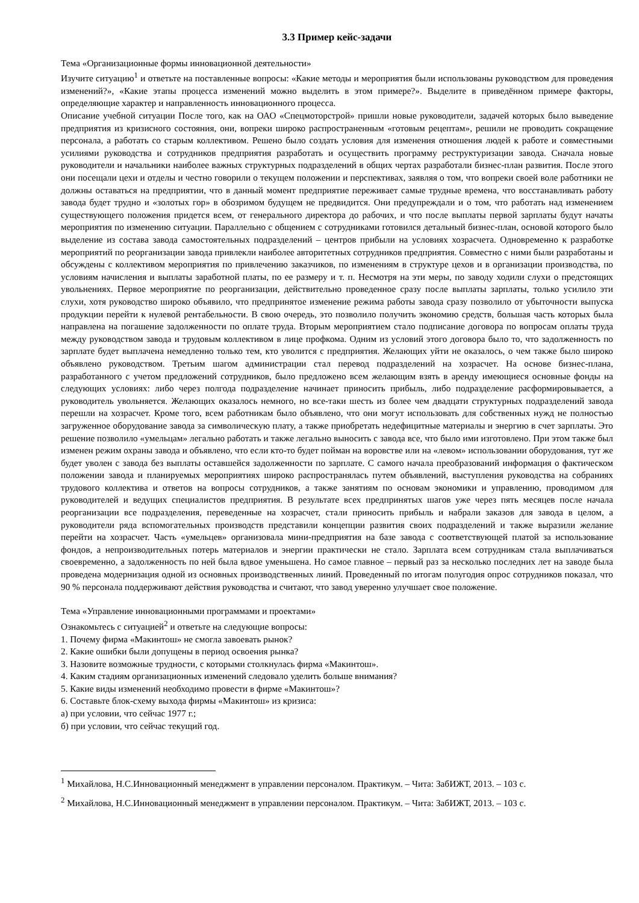3.3 Пример кейс-задачи
Тема «Организационные формы инновационной деятельности»
Изучите ситуацию<sup>1</sup> и ответьте на поставленные вопросы: «Какие методы и мероприятия были использованы руководством для проведения изменений?», «Какие этапы процесса изменений можно выделить в этом примере?». Выделите в приведённом примере факторы, определяющие характер и направленность инновационного процесса.
Описание учебной ситуации После того, как на ОАО «Спецмоторстрой» пришли новые руководители, задачей которых было выведение предприятия из кризисного состояния, они, вопреки широко распространенным «готовым рецептам», решили не проводить сокращение персонала, а работать со старым коллективом. Решено было создать условия для изменения отношения людей к работе и совместными усилиями руководства и сотрудников предприятия разработать и осуществить программу реструктуризации завода. Сначала новые руководители и начальники наиболее важных структурных подразделений в общих чертах разработали бизнес-план развития. После этого они посещали цехи и отделы и честно говорили о текущем положении и перспективах, заявляя о том, что вопреки своей воле работники не должны оставаться на предприятии, что в данный момент предприятие переживает самые трудные времена, что восстанавливать работу завода будет трудно и «золотых гор» в обозримом будущем не предвидится. Они предупреждали и о том, что работать над изменением существующего положения придется всем, от генерального директора до рабочих, и что после выплаты первой зарплаты будут начаты мероприятия по изменению ситуации. Параллельно с общением с сотрудниками готовился детальный бизнес-план, основой которого было выделение из состава завода самостоятельных подразделений – центров прибыли на условиях хозрасчета. Одновременно к разработке мероприятий по реорганизации завода привлекли наиболее авторитетных сотрудников предприятия. Совместно с ними были разработаны и обсуждены с коллективом мероприятия по привлечению заказчиков, по изменениям в структуре цехов и в организации производства, по условиям начисления и выплаты заработной платы, по ее размеру и т. п. Несмотря на эти меры, по заводу ходили слухи о предстоящих увольнениях. Первое мероприятие по реорганизации, действительно проведенное сразу после выплаты зарплаты, только усилило эти слухи, хотя руководство широко объявило, что предпринятое изменение режима работы завода сразу позволило от убыточности выпуска продукции перейти к нулевой рентабельности. В свою очередь, это позволило получить экономию средств, большая часть которых была направлена на погашение задолженности по оплате труда. Вторым мероприятием стало подписание договора по вопросам оплаты труда между руководством завода и трудовым коллективом в лице профкома. Одним из условий этого договора было то, что задолженность по зарплате будет выплачена немедленно только тем, кто уволится с предприятия. Желающих уйти не оказалось, о чем также было широко объявлено руководством. Третьим шагом администрации стал перевод подразделений на хозрасчет. На основе бизнес-плана, разработанного с учетом предложений сотрудников, было предложено всем желающим взять в аренду имеющиеся основные фонды на следующих условиях: либо через полгода подразделение начинает приносить прибыль, либо подразделение расформировывается, а руководитель увольняется. Желающих оказалось немного, но все-таки шесть из более чем двадцати структурных подразделений завода перешли на хозрасчет. Кроме того, всем работникам было объявлено, что они могут использовать для собственных нужд не полностью загруженное оборудование завода за символическую плату, а также приобретать недефицитные материалы и энергию в счет зарплаты. Это решение позволило «умельцам» легально работать и также легально выносить с завода все, что было ими изготовлено. При этом также был изменен режим охраны завода и объявлено, что если кто-то будет пойман на воровстве или на «левом» использовании оборудования, тут же будет уволен с завода без выплаты оставшейся задолженности по зарплате. С самого начала преобразований информация о фактическом положении завода и планируемых мероприятиях широко распространялась путем объявлений, выступления руководства на собраниях трудового коллектива и ответов на вопросы сотрудников, а также занятиям по основам экономики и управлению, проводимом для руководителей и ведущих специалистов предприятия. В результате всех предпринятых шагов уже через пять месяцев после начала реорганизации все подразделения, переведенные на хозрасчет, стали приносить прибыль и набрали заказов для завода в целом, а руководители ряда вспомогательных производств представили концепции развития своих подразделений и также выразили желание перейти на хозрасчет. Часть «умельцев» организовала мини-предприятия на базе завода с соответствующей платой за использование фондов, а непроизводительных потерь материалов и энергии практически не стало. Зарплата всем сотрудникам стала выплачиваться своевременно, а задолженность по ней была вдвое уменьшена. Но самое главное – первый раз за несколько последних лет на заводе была проведена модернизация одной из основных производственных линий. Проведенный по итогам полугодия опрос сотрудников показал, что 90 % персонала поддерживают действия руководства и считают, что завод уверенно улучшает свое положение.
Тема «Управление инновационными программами и проектами»
Ознакомьтесь с ситуацией<sup>2</sup> и ответьте на следующие вопросы:
1. Почему фирма «Макинтош» не смогла завоевать рынок?
2. Какие ошибки были допущены в период освоения рынка?
3. Назовите возможные трудности, с которыми столкнулась фирма «Макинтош».
4. Каким стадиям организационных изменений следовало уделить больше внимания?
5. Какие виды изменений необходимо провести в фирме «Макинтош»?
6. Составьте блок-схему выхода фирмы «Макинтош» из кризиса:
а) при условии, что сейчас 1977 г.;
б) при условии, что сейчас текущий год.
<sup>1</sup> Михайлова, Н.С.Инновационный менеджмент в управлении персоналом. Практикум. – Чита: ЗабИЖТ, 2013. – 103 с.
<sup>2</sup> Михайлова, Н.С.Инновационный менеджмент в управлении персоналом. Практикум. – Чита: ЗабИЖТ, 2013. – 103 с.